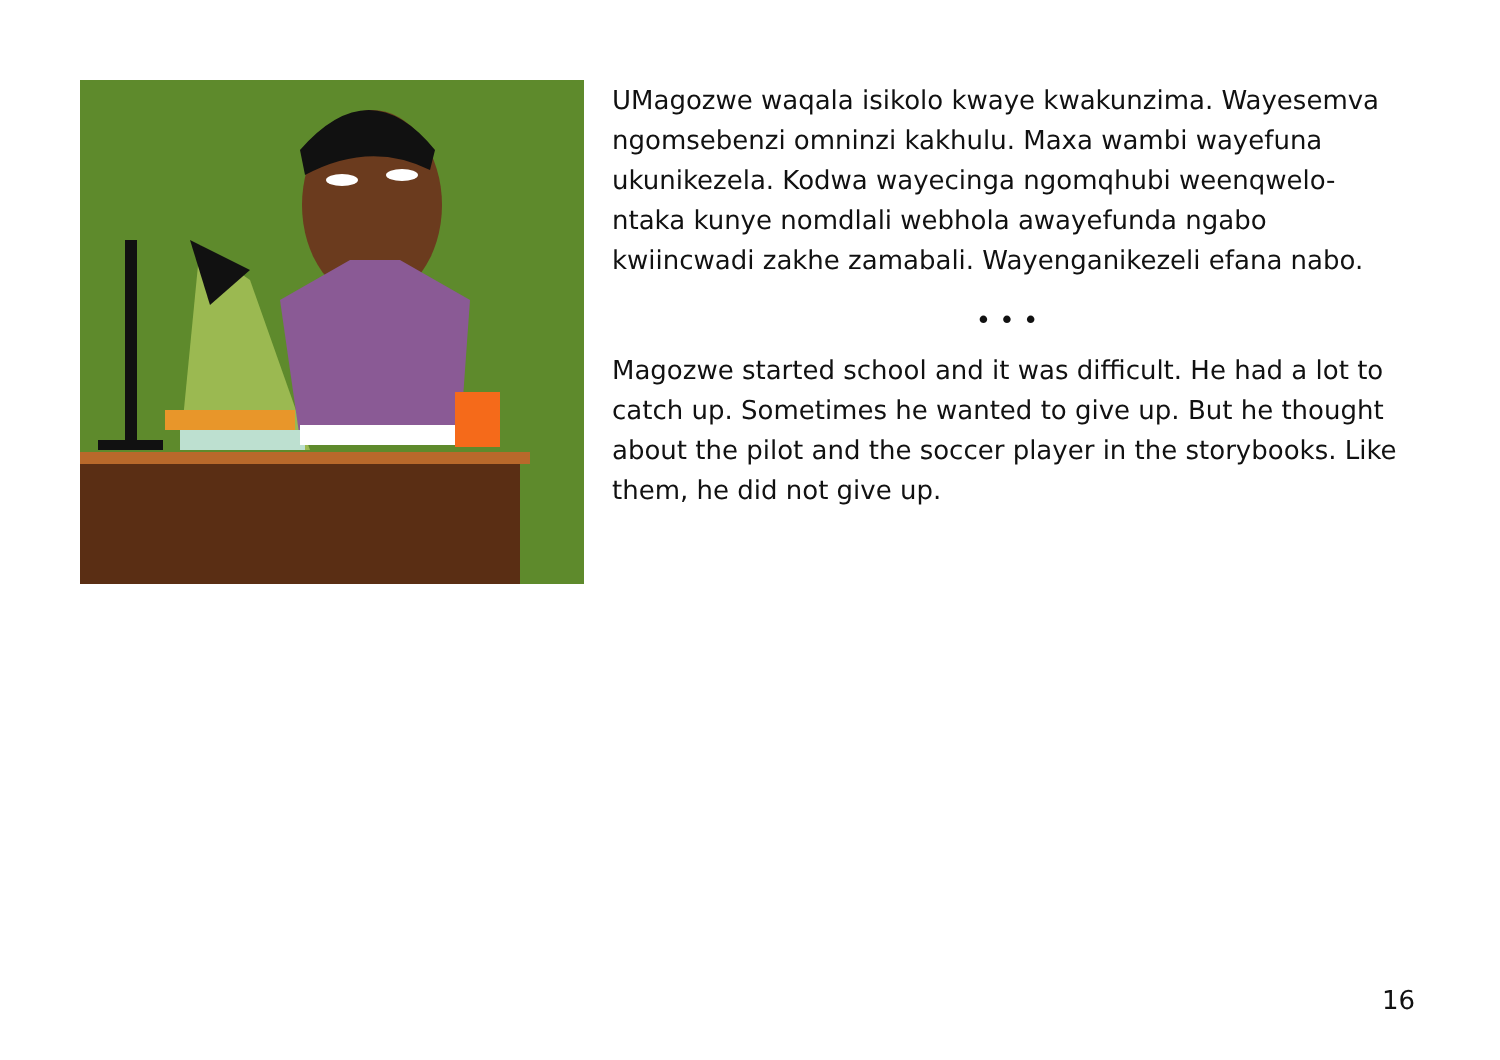UMagozwe waqala isikolo kwaye kwakunzima. Wayesemva ngomsebenzi omninzi kakhulu. Maxa wambi wayefuna ukunikezela. Kodwa wayecinga ngomqhubi weenqwelo-ntaka kunye nomdlali webhola awayefunda ngabo kwiincwadi zakhe zamabali. Wayenganikezeli efana nabo.
• • •
Magozwe started school and it was difficult. He had a lot to catch up. Sometimes he wanted to give up. But he thought about the pilot and the soccer player in the storybooks. Like them, he did not give up.
16